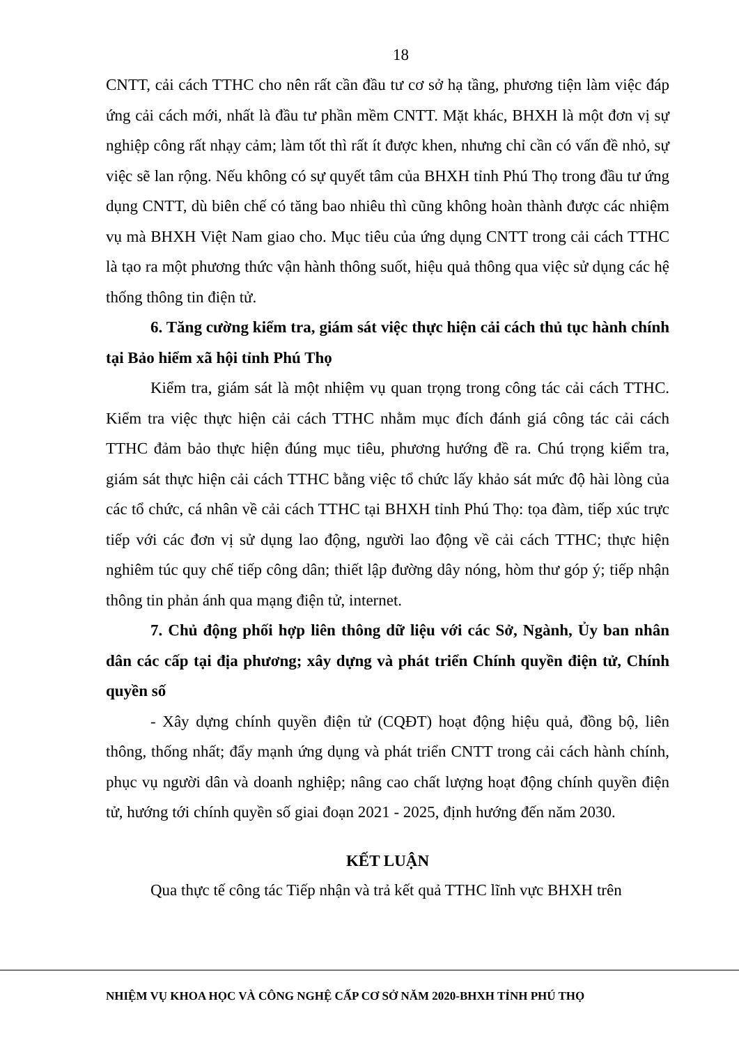18
CNTT, cải cách TTHC cho nên rất cần đầu tư cơ sở hạ tầng, phương tiện làm việc đáp ứng cải cách mới, nhất là đầu tư phần mềm CNTT. Mặt khác, BHXH là một đơn vị sự nghiệp công rất nhạy cảm; làm tốt thì rất ít được khen, nhưng chỉ cần có vấn đề nhỏ, sự việc sẽ lan rộng. Nếu không có sự quyết tâm của BHXH tỉnh Phú Thọ trong đầu tư ứng dụng CNTT, dù biên chế có tăng bao nhiêu thì cũng không hoàn thành được các nhiệm vụ mà BHXH Việt Nam giao cho. Mục tiêu của ứng dụng CNTT trong cải cách TTHC là tạo ra một phương thức vận hành thông suốt, hiệu quả thông qua việc sử dụng các hệ thống thông tin điện tử.
6. Tăng cường kiểm tra, giám sát việc thực hiện cải cách thủ tục hành chính tại Bảo hiểm xã hội tỉnh Phú Thọ
Kiểm tra, giám sát là một nhiệm vụ quan trọng trong công tác cải cách TTHC. Kiểm tra việc thực hiện cải cách TTHC nhằm mục đích đánh giá công tác cải cách TTHC đảm bảo thực hiện đúng mục tiêu, phương hướng đề ra. Chú trọng kiểm tra, giám sát thực hiện cải cách TTHC bằng việc tổ chức lấy khảo sát mức độ hài lòng của các tổ chức, cá nhân về cải cách TTHC tại BHXH tỉnh Phú Thọ: tọa đàm, tiếp xúc trực tiếp với các đơn vị sử dụng lao động, người lao động về cải cách TTHC; thực hiện nghiêm túc quy chế tiếp công dân; thiết lập đường dây nóng, hòm thư góp ý; tiếp nhận thông tin phản ánh qua mạng điện tử, internet.
7. Chủ động phối hợp liên thông dữ liệu với các Sở, Ngành, Ủy ban nhân dân các cấp tại địa phương; xây dựng và phát triển Chính quyền điện tử, Chính quyền số
- Xây dựng chính quyền điện tử (CQĐT) hoạt động hiệu quả, đồng bộ, liên thông, thống nhất; đẩy mạnh ứng dụng và phát triển CNTT trong cải cách hành chính, phục vụ người dân và doanh nghiệp; nâng cao chất lượng hoạt động chính quyền điện tử, hướng tới chính quyền số giai đoạn 2021 - 2025, định hướng đến năm 2030.
KẾT LUẬN
Qua thực tế công tác Tiếp nhận và trả kết quả TTHC lĩnh vực BHXH trên
NHIỆM VỤ KHOA HỌC VÀ CÔNG NGHỆ CẤP CƠ SỞ NĂM 2020-BHXH TỈNH PHÚ THỌ